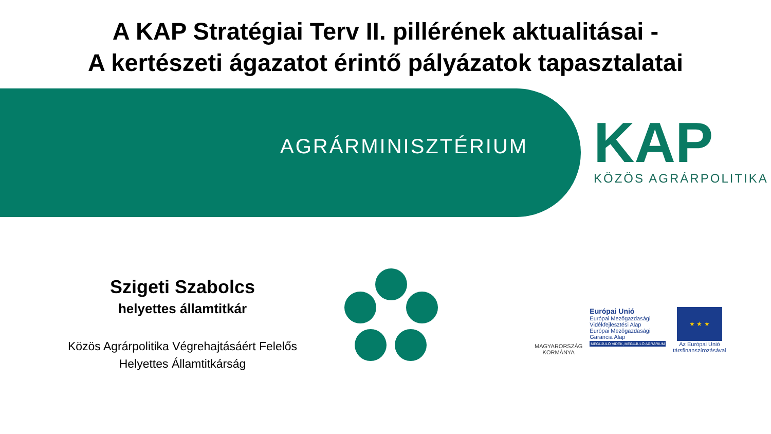A KAP Stratégiai Terv II. pillérének aktualitásai -
A kertészeti ágazatot érintő pályázatok tapasztalatai
AGRÁRMINISZTÉRIUM KAP
KÖZÖS AGRÁRPOLITIKA
Szigeti Szabolcs
helyettes államtitkár
Közös Agrárpolitika Végrehajtásáért Felelős
Helyettes Államtitkárság
MAGYARORSZÁG
KORMÁNYA
Európai Unió
Európai Mezőgazdasági
Vidékfejlesztési Alap
Európai Mezőgazdasági
Garancia Alap
MEGÚJULÓ VIDÉK, MEGÚJULÓ AGRÁRIUM
★ ★ ★
Az Európai Unió
társfinanszírozásával